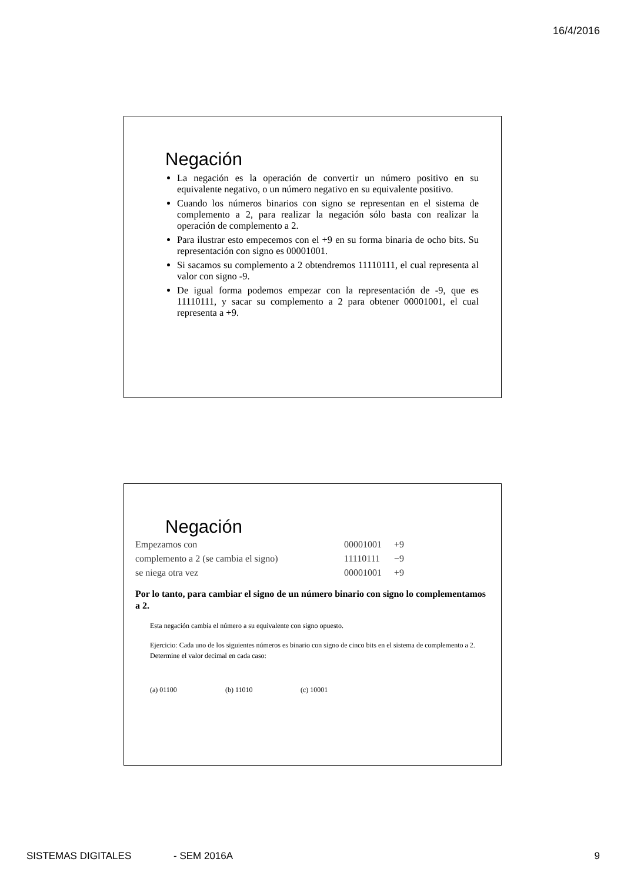16/4/2016
Negación
La negación es la operación de convertir un número positivo en su equivalente negativo, o un número negativo en su equivalente positivo.
Cuando los números binarios con signo se representan en el sistema de complemento a 2, para realizar la negación sólo basta con realizar la operación de complemento a 2.
Para ilustrar esto empecemos con el +9 en su forma binaria de ocho bits. Su representación con signo es 00001001.
Si sacamos su complemento a 2 obtendremos 11110111, el cual representa al valor con signo -9.
De igual forma podemos empezar con la representación de -9, que es 11110111, y sacar su complemento a 2 para obtener 00001001, el cual representa a +9.
Negación
| Empezamos con | 00001001 | +9 |
| complemento a 2 (se cambia el signo) | 11110111 | −9 |
| se niega otra vez | 00001001 | +9 |
Por lo tanto, para cambiar el signo de un número binario con signo lo complementamos a 2.
Esta negación cambia el número a su equivalente con signo opuesto.
Ejercicio: Cada uno de los siguientes números es binario con signo de cinco bits en el sistema de complemento a 2. Determine el valor decimal en cada caso:
(a) 01100 (b) 11010 (c) 10001
SISTEMAS DIGITALES - SEM 2016A 9